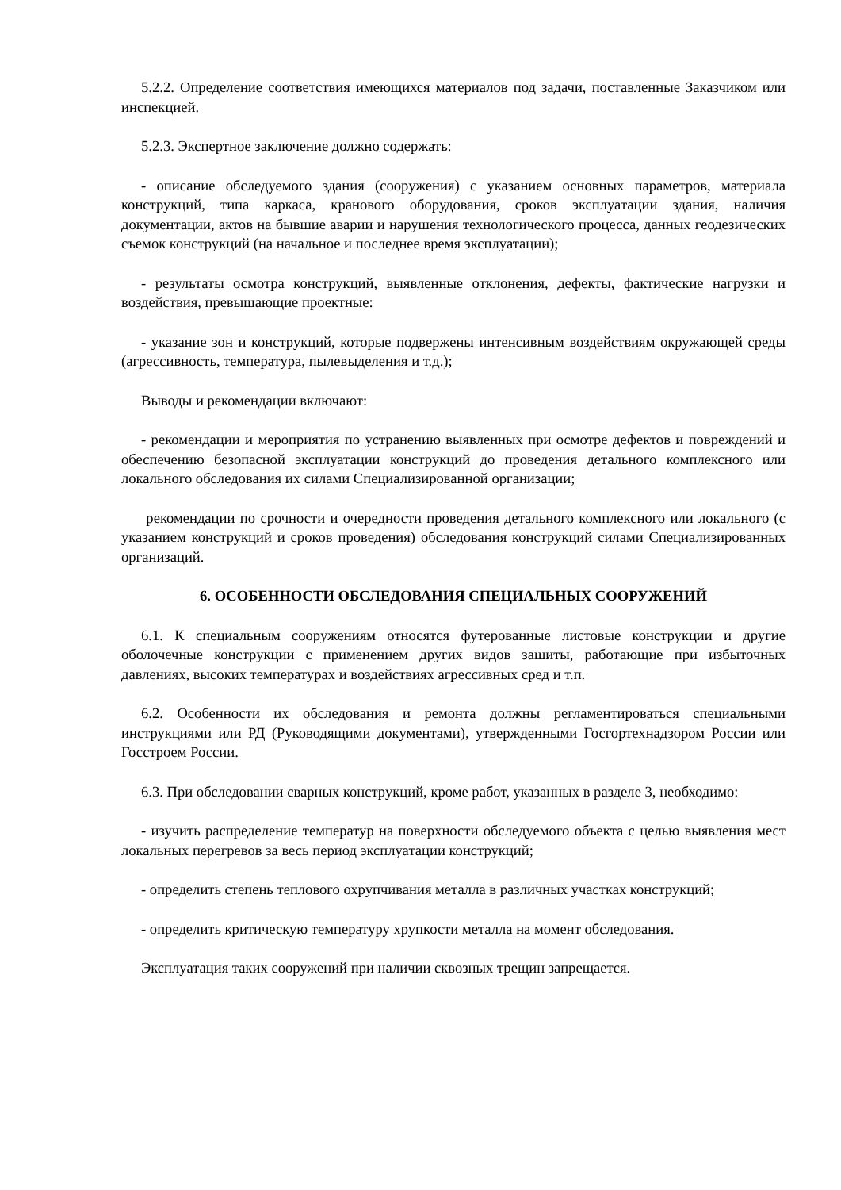5.2.2. Определение соответствия имеющихся материалов под задачи, поставленные Заказчиком или инспекцией.
5.2.3. Экспертное заключение должно содержать:
- описание обследуемого здания (сооружения) с указанием основных параметров, материала конструкций, типа каркаса, кранового оборудования, сроков эксплуатации здания, наличия документации, актов на бывшие аварии и нарушения технологического процесса, данных геодезических съемок конструкций (на начальное и последнее время эксплуатации);
- результаты осмотра конструкций, выявленные отклонения, дефекты, фактические нагрузки и воздействия, превышающие проектные:
- указание зон и конструкций, которые подвержены интенсивным воздействиям окружающей среды (агрессивность, температура, пылевыделения и т.д.);
Выводы и рекомендации включают:
- рекомендации и мероприятия по устранению выявленных при осмотре дефектов и повреждений и обеспечению безопасной эксплуатации конструкций до проведения детального комплексного или локального обследования их силами Специализированной организации;
рекомендации по срочности и очередности проведения детального комплексного или локального (с указанием конструкций и сроков проведения) обследования конструкций силами Специализированных организаций.
6. ОСОБЕННОСТИ ОБСЛЕДОВАНИЯ СПЕЦИАЛЬНЫХ СООРУЖЕНИЙ
6.1. К специальным сооружениям относятся футерованные листовые конструкции и другие оболочечные конструкции с применением других видов зашиты, работающие при избыточных давлениях, высоких температурах и воздействиях агрессивных сред и т.п.
6.2. Особенности их обследования и ремонта должны регламентироваться специальными инструкциями или РД (Руководящими документами), утвержденными Госгортехнадзором России или Госстроем России.
6.3. При обследовании сварных конструкций, кроме работ, указанных в разделе 3, необходимо:
- изучить распределение температур на поверхности обследуемого объекта с целью выявления мест локальных перегревов за весь период эксплуатации конструкций;
- определить степень теплового охрупчивания металла в различных участках конструкций;
- определить критическую температуру хрупкости металла на момент обследования.
Эксплуатация таких сооружений при наличии сквозных трещин запрещается.